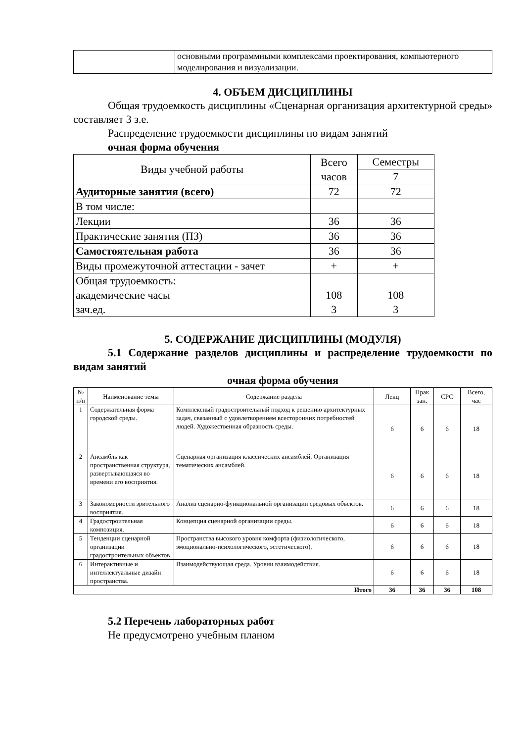| | основными программными комплексами проектирования, компьютерного моделирования и визуализации. |
4. ОБЪЕМ ДИСЦИПЛИНЫ
Общая трудоемкость дисциплины «Сценарная организация архитектурной среды» составляет 3 з.е.
Распределение трудоемкости дисциплины по видам занятий
очная форма обучения
| Виды учебной работы | Всего часов | Семестры |
| | | 7 |
| Аудиторные занятия (всего) | 72 | 72 |
| В том числе: | | |
| Лекции | 36 | 36 |
| Практические занятия (ПЗ) | 36 | 36 |
| Самостоятельная работа | 36 | 36 |
| Виды промежуточной аттестации - зачет | + | + |
| Общая трудоемкость: академические часы зач.ед. | 108 3 | 108 3 |
5. СОДЕРЖАНИЕ ДИСЦИПЛИНЫ (МОДУЛЯ)
5.1 Содержание разделов дисциплины и распределение трудоемкости по видам занятий
очная форма обучения
| № п/п | Наименование темы | Содержание раздела | Лекц | Прак зан. | СРС | Всего, час |
| --- | --- | --- | --- | --- | --- | --- |
| 1 | Содержательная форма городской среды. | Комплексный градостроительный подход к решению архитектурных задач, связанный с удовлетворением всесторонних потребностей людей. Художественная образность среды. | 6 | 6 | 6 | 18 |
| 2 | Ансамбль как пространственная структура, развертывающаяся во времени его восприятия. | Сценарная организация классических ансамблей. Организация тематических ансамблей. | 6 | 6 | 6 | 18 |
| 3 | Закономерности зрительного восприятия. | Анализ сценарно-функциональной организации средовых объектов. | 6 | 6 | 6 | 18 |
| 4 | Градостроительная композиция. | Концепция сценарной организации среды. | 6 | 6 | 6 | 18 |
| 5 | Тенденции сценарной организации градостроительных объектов. | Пространства высокого уровня комфорта (физиологического, эмоционально-психологического, эстетического). | 6 | 6 | 6 | 18 |
| 6 | Интерактивные и интеллектуальные дизайн пространства. | Взаимодействующая среда. Уровни взаимодействия. | 6 | 6 | 6 | 18 |
| Итого | | | 36 | 36 | 36 | 108 |
5.2 Перечень лабораторных работ
Не предусмотрено учебным планом